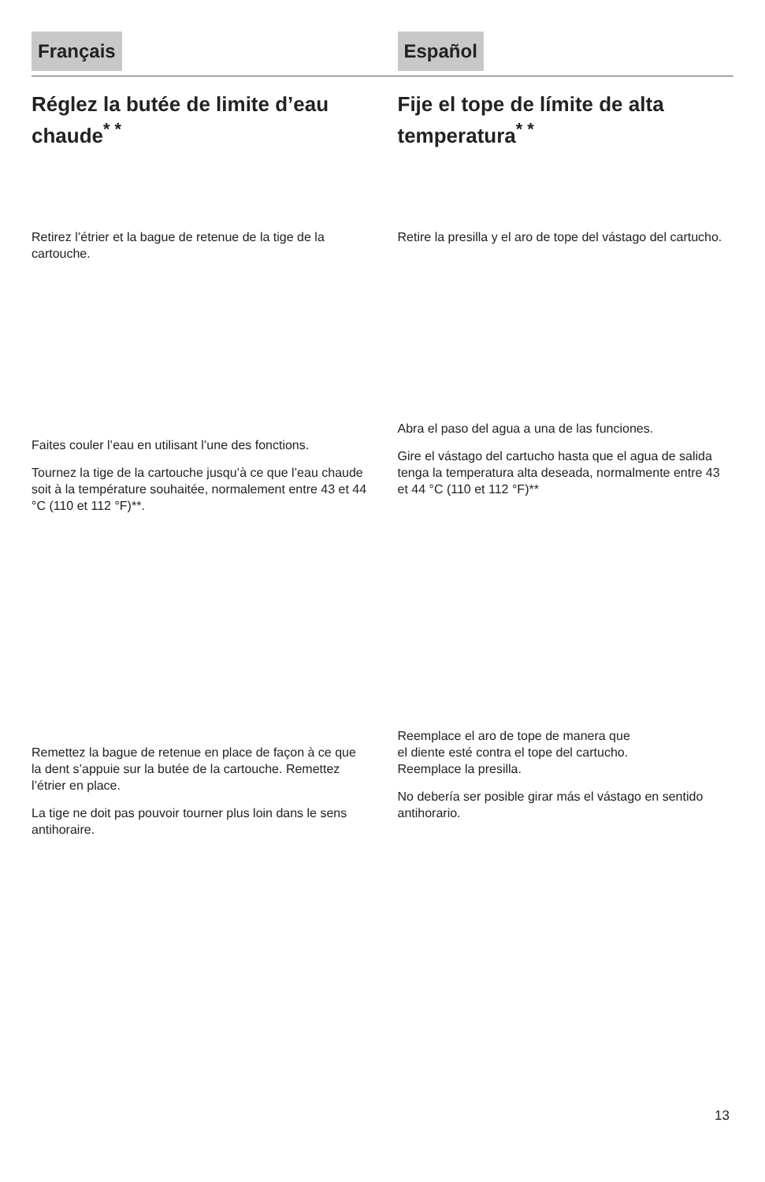Français
Réglez la butée de limite d’eau chaude<sup>* *</sup>
Retirez l’étrier et la bague de retenue de la tige de la cartouche.
Faites couler l’eau en utilisant l’une des fonctions.
Tournez la tige de la cartouche jusqu’à ce que l’eau chaude soit à la température souhaitée, normalement entre 43 et 44 °C (110 et 112 °F)**.
Remettez la bague de retenue en place de façon à ce que la dent s’appuie sur la butée de la cartouche. Remettez l’étrier en place.
La tige ne doit pas pouvoir tourner plus loin dans le sens antihoraire.
Español
Fije el tope de límite de alta temperatura<sup>* *</sup>
Retire la presilla y el aro de tope del vástago del cartucho.
Abra el paso del agua a una de las funciones.
Gire el vástago del cartucho hasta que el agua de salida tenga la temperatura alta deseada, normalmente entre 43 et 44 °C (110 et 112 °F)**
Reemplace el aro de tope de manera que
el diente esté contra el tope del cartucho.
Reemplace la presilla.
No debería ser posible girar más el vástago en sentido antihorario.
13